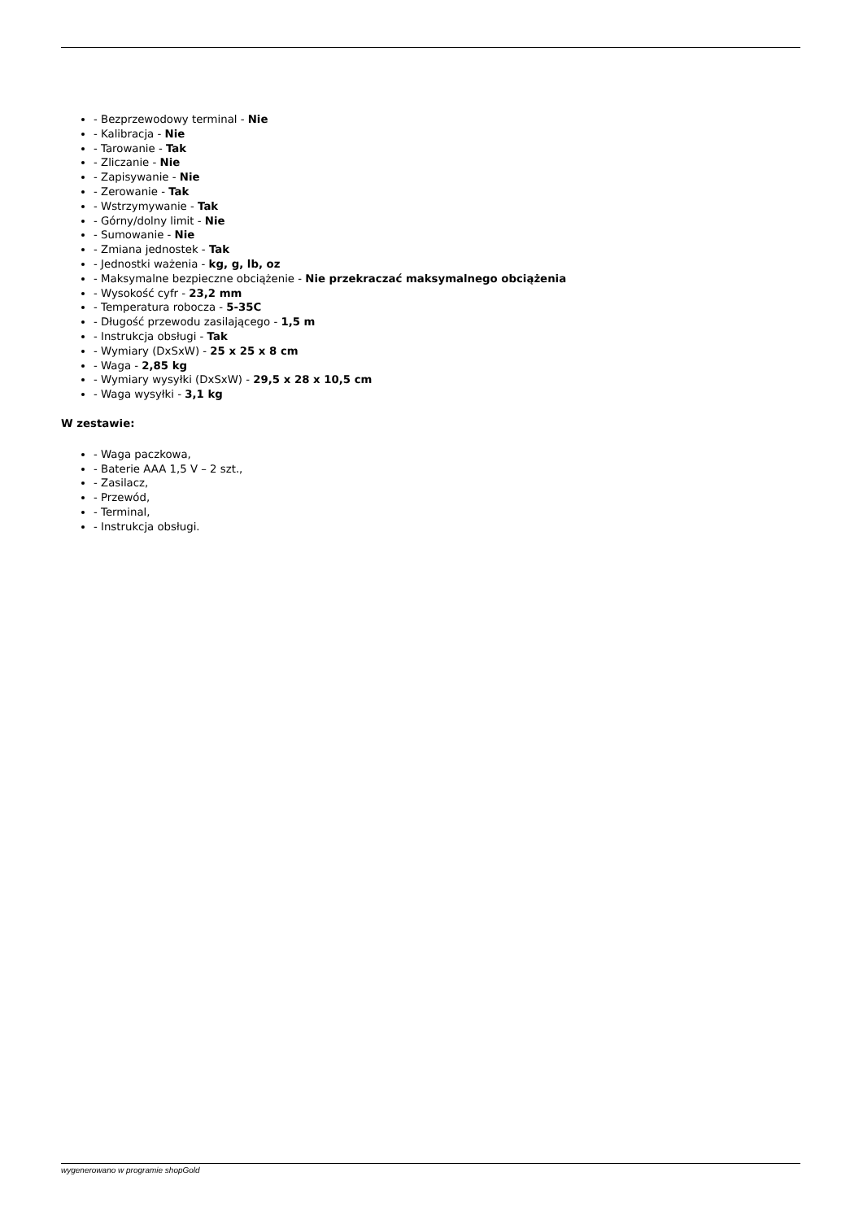- Bezprzewodowy terminal - Nie
- Kalibracja - Nie
- Tarowanie - Tak
- Zliczanie - Nie
- Zapisywanie - Nie
- Zerowanie - Tak
- Wstrzymywanie - Tak
- Górny/dolny limit - Nie
- Sumowanie - Nie
- Zmiana jednostek - Tak
- Jednostki ważenia - kg, g, lb, oz
- Maksymalne bezpieczne obciążenie - Nie przekraczać maksymalnego obciążenia
- Wysokość cyfr - 23,2 mm
- Temperatura robocza - 5-35C
- Długość przewodu zasilającego - 1,5 m
- Instrukcja obsługi - Tak
- Wymiary (DxSxW) - 25 x 25 x 8 cm
- Waga - 2,85 kg
- Wymiary wysyłki (DxSxW) - 29,5 x 28 x 10,5 cm
- Waga wysyłki - 3,1 kg
W zestawie:
- Waga paczkowa,
- Baterie AAA 1,5 V – 2 szt.,
- Zasilacz,
- Przewód,
- Terminal,
- Instrukcja obsługi.
wygenerowano w programie shopGold